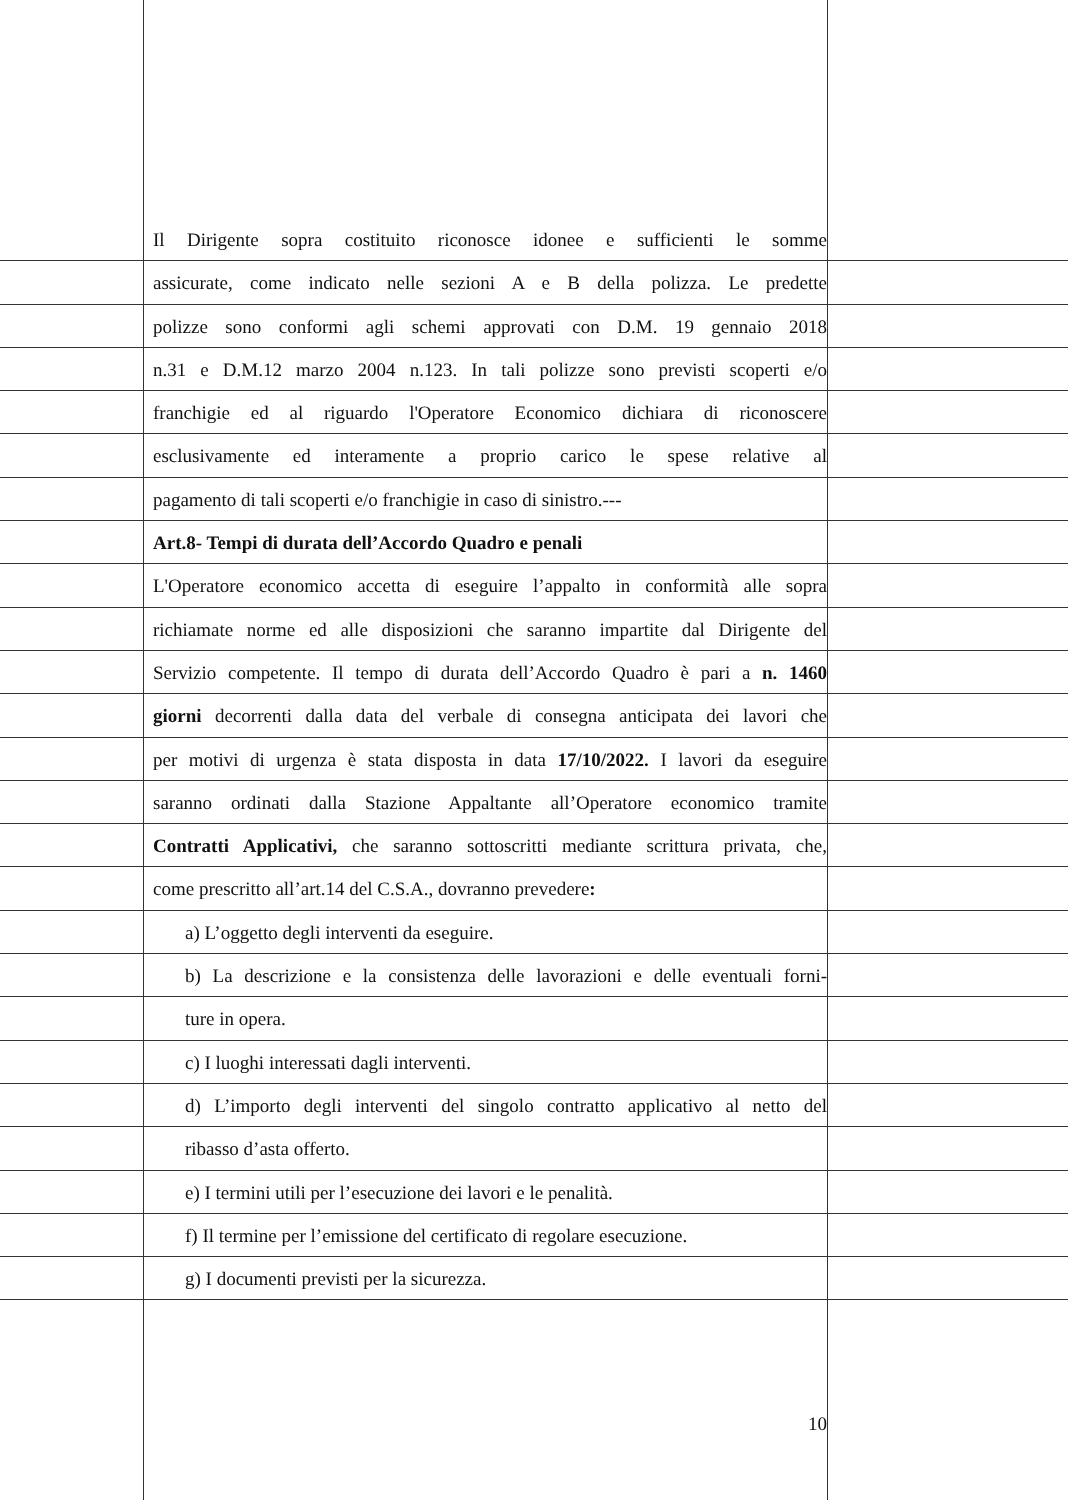Il Dirigente sopra costituito riconosce idonee e sufficienti le somme
assicurate, come indicato nelle sezioni A e B della polizza. Le predette
polizze sono conformi agli schemi approvati con D.M. 19 gennaio 2018
n.31 e D.M.12 marzo 2004 n.123. In tali polizze sono previsti scoperti e/o
franchigie ed al riguardo l'Operatore Economico dichiara di riconoscere
esclusivamente ed interamente a proprio carico le spese relative al
pagamento di tali scoperti e/o franchigie in caso di sinistro.---
Art.8- Tempi di durata dell’Accordo Quadro e penali
L'Operatore economico accetta di eseguire l’appalto in conformità alle sopra
richiamate norme ed alle disposizioni che saranno impartite dal Dirigente del
Servizio competente. Il tempo di durata dell’Accordo Quadro è pari a n. 1460
giorni decorrenti dalla data del verbale di consegna anticipata dei lavori che
per motivi di urgenza è stata disposta in data 17/10/2022. I lavori da eseguire
saranno ordinati dalla Stazione Appaltante all’Operatore economico tramite
Contratti Applicativi, che saranno sottoscritti mediante scrittura privata, che,
come prescritto all’art.14 del C.S.A., dovranno prevedere:
a) L’oggetto degli interventi da eseguire.
b) La descrizione e la consistenza delle lavorazioni e delle eventuali forni-
ture in opera.
c) I luoghi interessati dagli interventi.
d) L’importo degli interventi del singolo contratto applicativo al netto del
ribasso d’asta offerto.
e) I termini utili per l’esecuzione dei lavori e le penalità.
f) Il termine per l’emissione del certificato di regolare esecuzione.
g) I documenti previsti per la sicurezza.
10